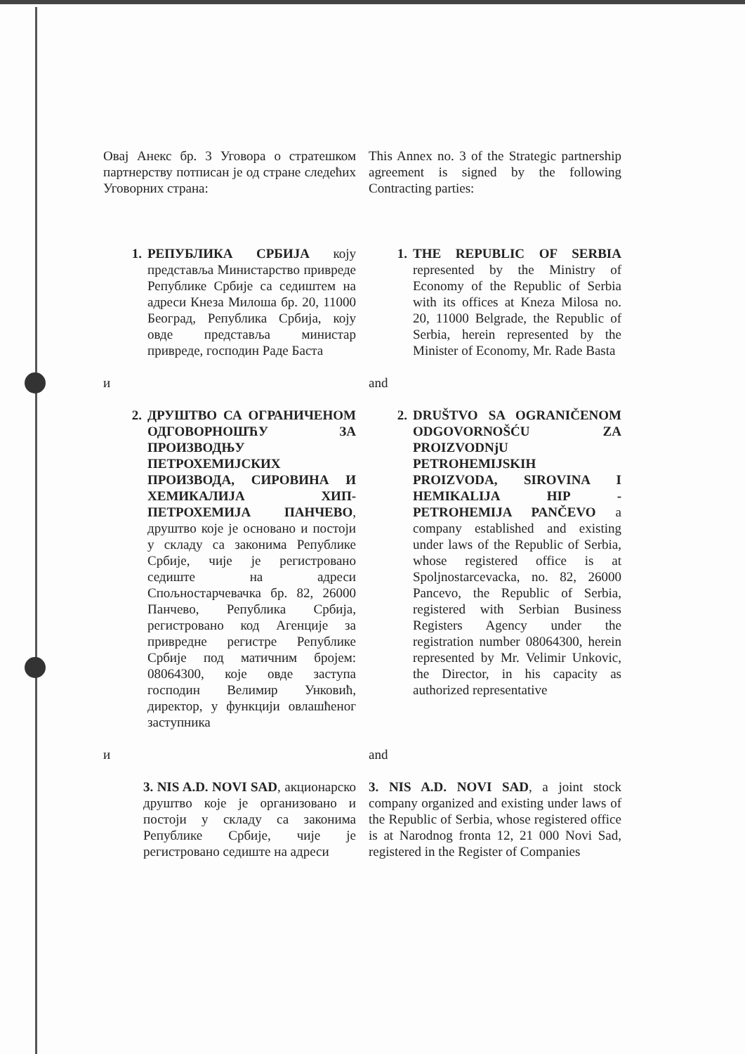Овај Анекс бр. 3 Уговора о стратешком партнерству потписан је од стране следећих Уговорних страна:
This Annex no. 3 of the Strategic partnership agreement is signed by the following Contracting parties:
1. РЕПУБЛИКА СРБИЈА коју представља Министарство привреде Републике Србије са седиштем на адреси Кнеза Милоша бр. 20, 11000 Београд, Република Србија, коју овде представља министар привреде, господин Раде Баста
1. THE REPUBLIC OF SERBIA represented by the Ministry of Economy of the Republic of Serbia with its offices at Kneza Milosa no. 20, 11000 Belgrade, the Republic of Serbia, herein represented by the Minister of Economy, Mr. Rade Basta
и and
2. ДРУШТВО СА ОГРАНИЧЕНОМ ОДГОВОРНОШЋУ ЗА ПРОИЗВОДЊУ ПЕТРОХЕМИЈСКИХ ПРОИЗВОДА, СИРОВИНА И ХЕМИКАЛИЈА ХИП-ПЕТРОХЕМИЈА ПАНЧЕВО, друштво које је основано и постоји у складу са законима Републике Србије, чије је регистровано седиште на адреси Спољностарчевачка бр. 82, 26000 Панчево, Република Србија, регистровано код Агенције за привредне регистре Републике Србије под матичним бројем: 08064300, које овде заступа господин Велимир Унковић, директор, у функцији овлашћеног заступника
2. DRUŠTVO SA OGRANIČENOM ODGOVORNOŠĆU ZA PROIZVODNjU PETROHEMIJSKIH PROIZVODA, SIROVINA I HEMIKALIJA HIP - PETROHEMIJA PANČEVO a company established and existing under laws of the Republic of Serbia, whose registered office is at Spoljnostarcevacka, no. 82, 26000 Pancevo, the Republic of Serbia, registered with Serbian Business Registers Agency under the registration number 08064300, herein represented by Mr. Velimir Unkovic, the Director, in his capacity as authorized representative
и and
3. NIS A.D. NOVI SAD, акционарско друштво које је организовано и постоји у складу са законима Републике Србије, чије је регистровано седиште на адреси
3. NIS A.D. NOVI SAD, a joint stock company organized and existing under laws of the Republic of Serbia, whose registered office is at Narodnog fronta 12, 21 000 Novi Sad, registered in the Register of Companies